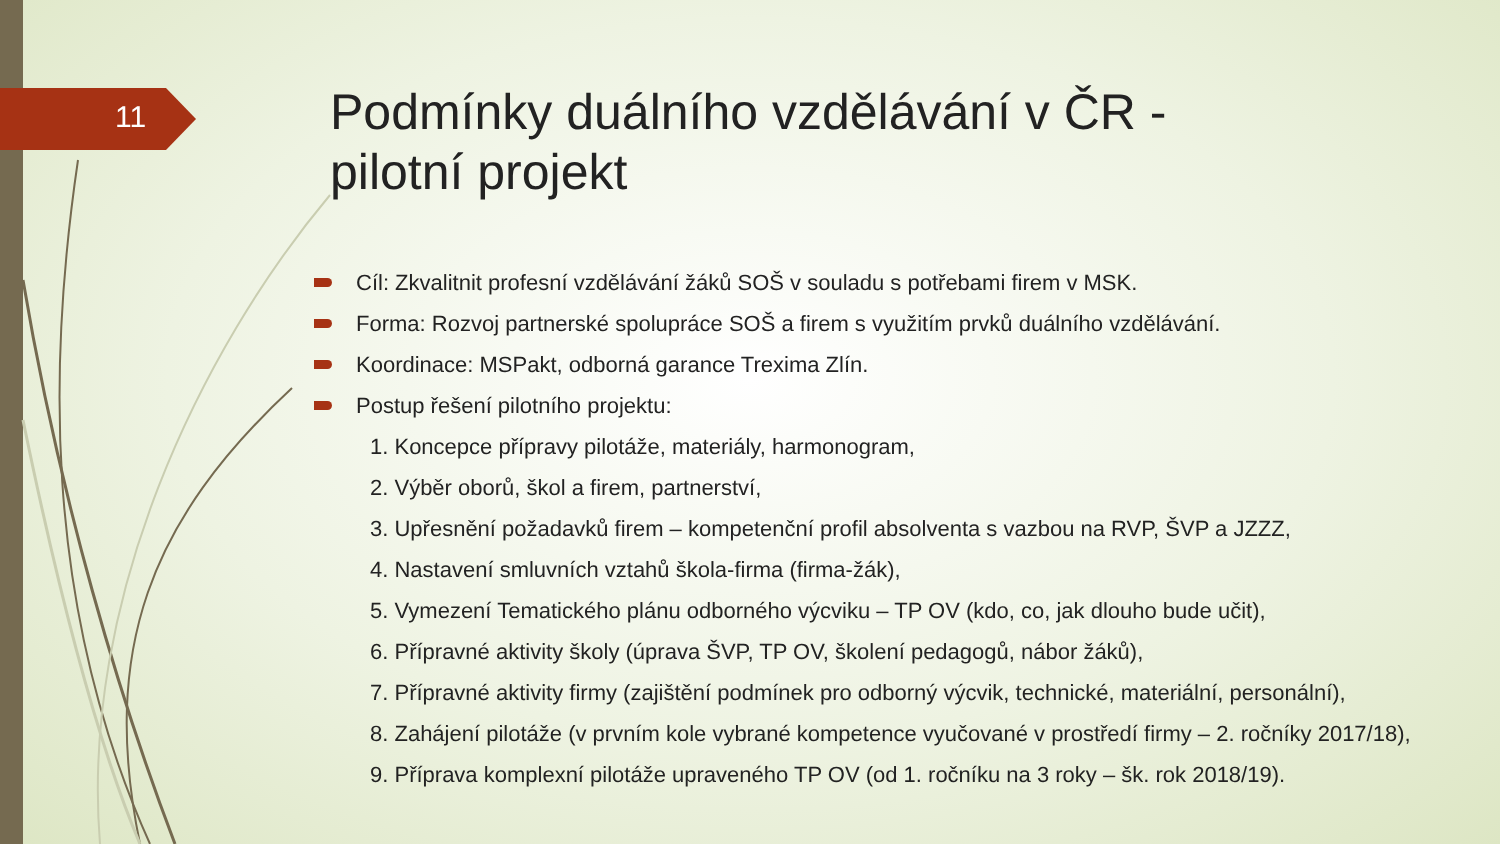11
Podmínky duálního vzdělávání v ČR - pilotní projekt
Cíl: Zkvalitnit profesní vzdělávání žáků SOŠ v souladu s potřebami firem v MSK.
Forma: Rozvoj partnerské spolupráce SOŠ a firem s využitím prvků duálního vzdělávání.
Koordinace: MSPakt, odborná garance Trexima Zlín.
Postup řešení pilotního projektu:
1. Koncepce přípravy pilotáže, materiály, harmonogram,
2. Výběr oborů, škol a firem, partnerství,
3. Upřesnění požadavků firem – kompetenční profil absolventa s vazbou na RVP, ŠVP a JZZZ,
4. Nastavení smluvních vztahů škola-firma (firma-žák),
5. Vymezení Tematického plánu odborného výcviku – TP OV (kdo, co, jak dlouho bude učit),
6. Přípravné aktivity školy (úprava ŠVP, TP OV, školení pedagogů, nábor žáků),
7. Přípravné aktivity firmy (zajištění podmínek pro odborný výcvik, technické, materiální, personální),
8. Zahájení pilotáže (v prvním kole vybrané kompetence vyučované v prostředí firmy – 2. ročníky 2017/18),
9. Příprava komplexní pilotáže upraveného TP OV (od 1. ročníku na 3 roky – šk. rok 2018/19).